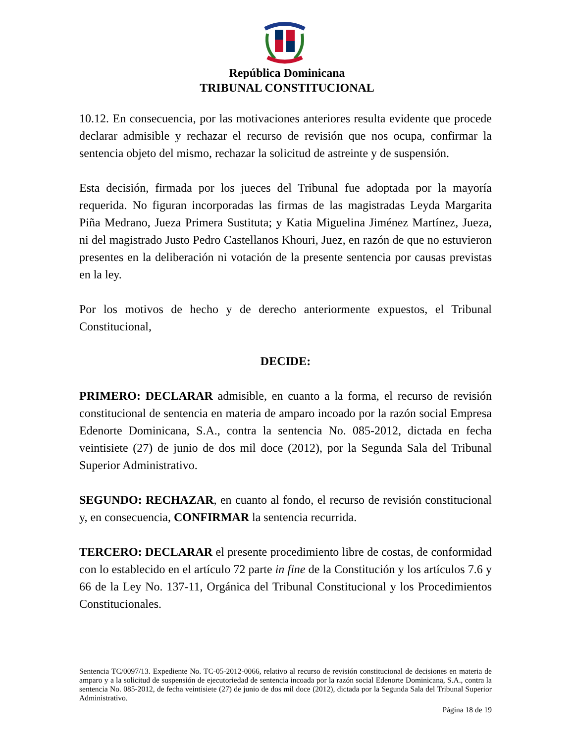República Dominicana
TRIBUNAL CONSTITUCIONAL
10.12. En consecuencia, por las motivaciones anteriores resulta evidente que procede declarar admisible y rechazar el recurso de revisión que nos ocupa, confirmar la sentencia objeto del mismo, rechazar la solicitud de astreinte y de suspensión.
Esta decisión, firmada por los jueces del Tribunal fue adoptada por la mayoría requerida. No figuran incorporadas las firmas de las magistradas Leyda Margarita Piña Medrano, Jueza Primera Sustituta; y Katia Miguelina Jiménez Martínez, Jueza, ni del magistrado Justo Pedro Castellanos Khouri, Juez, en razón de que no estuvieron presentes en la deliberación ni votación de la presente sentencia por causas previstas en la ley.
Por los motivos de hecho y de derecho anteriormente expuestos, el Tribunal Constitucional,
DECIDE:
PRIMERO: DECLARAR admisible, en cuanto a la forma, el recurso de revisión constitucional de sentencia en materia de amparo incoado por la razón social Empresa Edenorte Dominicana, S.A., contra la sentencia No. 085-2012, dictada en fecha veintisiete (27) de junio de dos mil doce (2012), por la Segunda Sala del Tribunal Superior Administrativo.
SEGUNDO: RECHAZAR, en cuanto al fondo, el recurso de revisión constitucional y, en consecuencia, CONFIRMAR la sentencia recurrida.
TERCERO: DECLARAR el presente procedimiento libre de costas, de conformidad con lo establecido en el artículo 72 parte in fine de la Constitución y los artículos 7.6 y 66 de la Ley No. 137-11, Orgánica del Tribunal Constitucional y los Procedimientos Constitucionales.
Sentencia TC/0097/13. Expediente No. TC-05-2012-0066, relativo al recurso de revisión constitucional de decisiones en materia de amparo y a la solicitud de suspensión de ejecutoriedad de sentencia incoada por la razón social Edenorte Dominicana, S.A., contra la sentencia No. 085-2012, de fecha veintisiete (27) de junio de dos mil doce (2012), dictada por la Segunda Sala del Tribunal Superior Administrativo.
Página 18 de 19